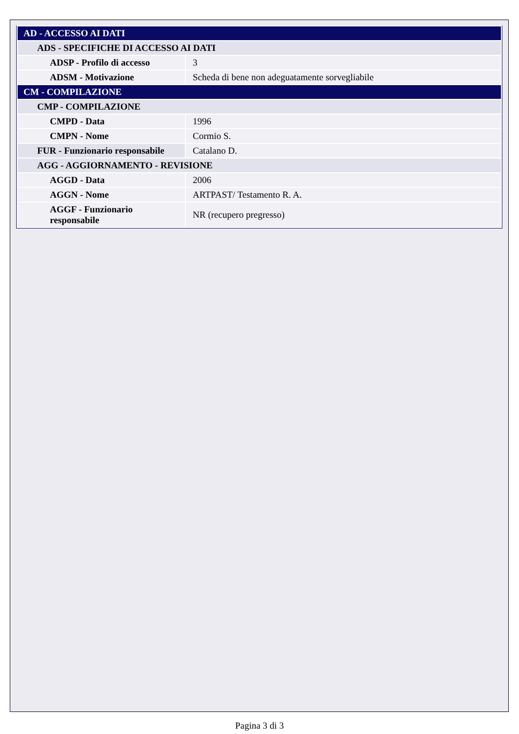| AD - ACCESSO AI DATI | |
| ADS - SPECIFICHE DI ACCESSO AI DATI | |
| ADSP - Profilo di accesso | 3 |
| ADSM - Motivazione | Scheda di bene non adeguatamente sorvegliabile |
| CM - COMPILAZIONE | |
| CMP - COMPILAZIONE | |
| CMPD - Data | 1996 |
| CMPN - Nome | Cormio S. |
| FUR - Funzionario responsabile | Catalano D. |
| AGG - AGGIORNAMENTO - REVISIONE | |
| AGGD - Data | 2006 |
| AGGN - Nome | ARTPAST/ Testamento R. A. |
| AGGF - Funzionario responsabile | NR (recupero pregresso) |
Pagina 3 di 3